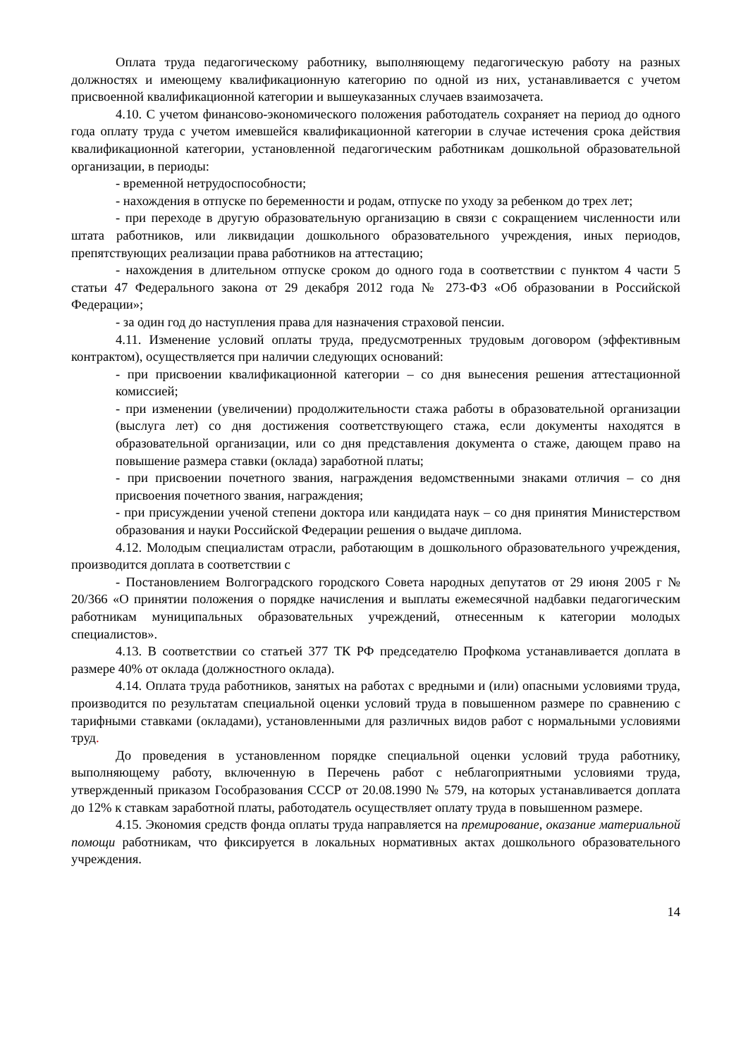Оплата труда педагогическому работнику, выполняющему педагогическую работу на разных должностях и имеющему квалификационную категорию по одной из них, устанавливается с учетом присвоенной квалификационной категории и вышеуказанных случаев взаимозачета.
4.10. С учетом финансово-экономического положения работодатель сохраняет на период до одного года оплату труда с учетом имевшейся квалификационной категории в случае истечения срока действия квалификационной категории, установленной педагогическим работникам дошкольной образовательной организации, в периоды:
- временной нетрудоспособности;
- нахождения в отпуске по беременности и родам, отпуске по уходу за ребенком до трех лет;
- при переходе в другую образовательную организацию в связи с сокращением численности или штата работников, или ликвидации дошкольного образовательного учреждения, иных периодов, препятствующих реализации права работников на аттестацию;
- нахождения в длительном отпуске сроком до одного года в соответствии с пунктом 4 части 5 статьи 47 Федерального закона от 29 декабря 2012 года № 273-ФЗ «Об образовании в Российской Федерации»;
- за один год до наступления права для назначения страховой пенсии.
4.11. Изменение условий оплаты труда, предусмотренных трудовым договором (эффективным контрактом), осуществляется при наличии следующих оснований:
- при присвоении квалификационной категории – со дня вынесения решения аттестационной комиссией;
- при изменении (увеличении) продолжительности стажа работы в образовательной организации (выслуга лет) со дня достижения соответствующего стажа, если документы находятся в образовательной организации, или со дня представления документа о стаже, дающем право на повышение размера ставки (оклада) заработной платы;
- при присвоении почетного звания, награждения ведомственными знаками отличия – со дня присвоения почетного звания, награждения;
- при присуждении ученой степени доктора или кандидата наук – со дня принятия Министерством образования и науки Российской Федерации решения о выдаче диплома.
4.12. Молодым специалистам отрасли, работающим в дошкольного образовательного учреждения, производится доплата в соответствии с
- Постановлением Волгоградского городского Совета народных депутатов от 29 июня 2005 г № 20/366 «О принятии положения о порядке начисления и выплаты ежемесячной надбавки педагогическим работникам муниципальных образовательных учреждений, отнесенным к категории молодых специалистов».
4.13. В соответствии со статьей 377 ТК РФ председателю Профкома устанавливается доплата в размере 40% от оклада (должностного оклада).
4.14. Оплата труда работников, занятых на работах с вредными и (или) опасными условиями труда, производится по результатам специальной оценки условий труда в повышенном размере по сравнению с тарифными ставками (окладами), установленными для различных видов работ с нормальными условиями труд.
До проведения в установленном порядке специальной оценки условий труда работнику, выполняющему работу, включенную в Перечень работ с неблагоприятными условиями труда, утвержденный приказом Гособразования СССР от 20.08.1990 № 579, на которых устанавливается доплата до 12% к ставкам заработной платы, работодатель осуществляет оплату труда в повышенном размере.
4.15. Экономия средств фонда оплаты труда направляется на премирование, оказание материальной помощи работникам, что фиксируется в локальных нормативных актах дошкольного образовательного учреждения.
14